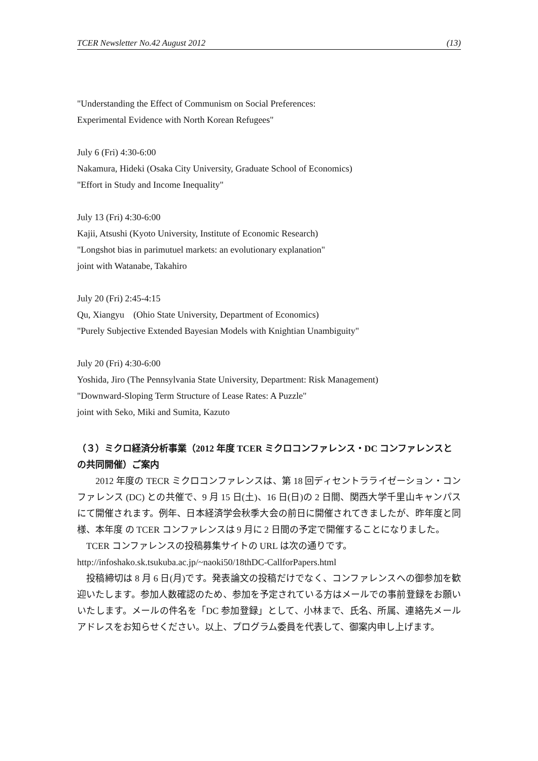TCER Newsletter No.42 August 2012 (13)
"Understanding the Effect of Communism on Social Preferences:
Experimental Evidence with North Korean Refugees"
July 6 (Fri) 4:30-6:00
Nakamura, Hideki (Osaka City University, Graduate School of Economics)
"Effort in Study and Income Inequality"
July 13 (Fri) 4:30-6:00
Kajii, Atsushi (Kyoto University, Institute of Economic Research)
"Longshot bias in parimutuel markets: an evolutionary explanation"
joint with Watanabe, Takahiro
July 20 (Fri) 2:45-4:15
Qu, Xiangyu　(Ohio State University, Department of Economics)
"Purely Subjective Extended Bayesian Models with Knightian Unambiguity"
July 20 (Fri) 4:30-6:00
Yoshida, Jiro (The Pennsylvania State University, Department: Risk Management)
"Downward-Sloping Term Structure of Lease Rates: A Puzzle"
joint with Seko, Miki and Sumita, Kazuto
（３）ミクロ経済分析事業（2012 年度 TCER ミクロコンファレンス・DC コンファレンスとの共同開催）ご案内
　　2012 年度の TECR ミクロコンファレンスは、第 18 回ディセントラライゼーション・コンファレンス (DC) との共催で、9 月 15 日(土)、16 日(日)の 2 日間、関西大学千里山キャンパスにて開催されます。例年、日本経済学会秋季大会の前日に開催されてきましたが、昨年度と同様、本年度 の TCER コンファレンスは 9 月に 2 日間の予定で開催することになりました。
　TCER コンファレンスの投稿募集サイトの URL は次の通りです。
http://infoshako.sk.tsukuba.ac.jp/~naoki50/18thDC-CallforPapers.html
　投稿締切は 8 月 6 日(月)です。発表論文の投稿だけでなく、コンファレンスへの御参加を歓迎いたします。参加人数確認のため、参加を予定されている方はメールでの事前登録をお願いいたします。メールの件名を「DC 参加登録」として、小林まで、氏名、所属、連絡先メールアドレスをお知らせください。以上、プログラム委員を代表して、御案内申し上げます。